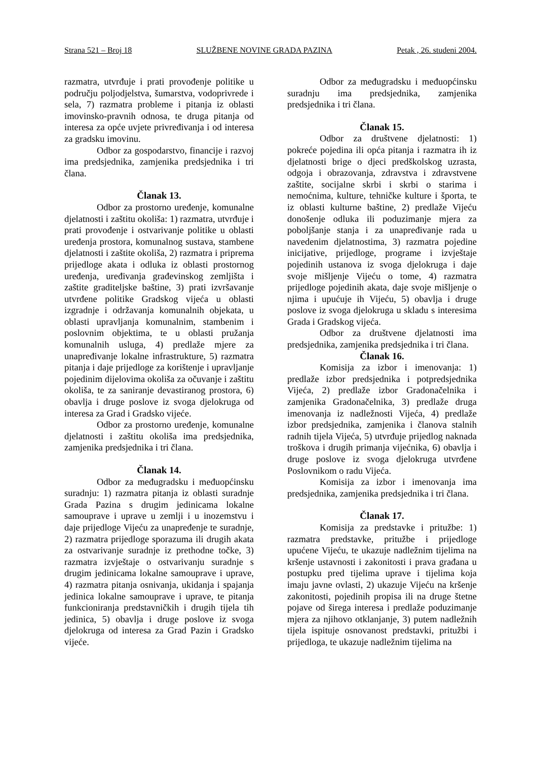Strana 521 – Broj 18 SLUŽBENE NOVINE GRADA PAZINA Petak , 26. studeni 2004.
razmatra, utvrđuje i prati provođenje politike u području poljodjelstva, šumarstva, vodoprivrede i sela, 7) razmatra probleme i pitanja iz oblasti imovinsko-pravnih odnosa, te druga pitanja od interesa za opće uvjete privređivanja i od interesa za gradsku imovinu.
Odbor za gospodarstvo, financije i razvoj ima predsjednika, zamjenika predsjednika i tri člana.
Članak 13.
Odbor za prostorno uređenje, komunalne djelatnosti i zaštitu okoliša: 1) razmatra, utvrđuje i prati provođenje i ostvarivanje politike u oblasti uređenja prostora, komunalnog sustava, stambene djelatnosti i zaštite okoliša, 2) razmatra i priprema prijedloge akata i odluka iz oblasti prostornog uređenja, uređivanja građevinskog zemljišta i zaštite graditeljske baštine, 3) prati izvršavanje utvrđene politike Gradskog vijeća u oblasti izgradnje i održavanja komunalnih objekata, u oblasti upravljanja komunalnim, stambenim i poslovnim objektima, te u oblasti pružanja komunalnih usluga, 4) predlaže mjere za unapređivanje lokalne infrastrukture, 5) razmatra pitanja i daje prijedloge za korištenje i upravljanje pojedinim dijelovima okoliša za očuvanje i zaštitu okoliša, te za saniranje devastiranog prostora, 6) obavlja i druge poslove iz svoga djelokruga od interesa za Grad i Gradsko vijeće.
Odbor za prostorno uređenje, komunalne djelatnosti i zaštitu okoliša ima predsjednika, zamjenika predsjednika i tri člana.
Članak 14.
Odbor za međugradsku i međuopćinsku suradnju: 1) razmatra pitanja iz oblasti suradnje Grada Pazina s drugim jedinicama lokalne samouprave i uprave u zemlji i u inozemstvu i daje prijedloge Vijeću za unapređenje te suradnje, 2) razmatra prijedloge sporazuma ili drugih akata za ostvarivanje suradnje iz prethodne točke, 3) razmatra izvještaje o ostvarivanju suradnje s drugim jedinicama lokalne samouprave i uprave, 4) razmatra pitanja osnivanja, ukidanja i spajanja jedinica lokalne samouprave i uprave, te pitanja funkcioniranja predstavničkih i drugih tijela tih jedinica, 5) obavlja i druge poslove iz svoga djelokruga od interesa za Grad Pazin i Gradsko vijeće.
Odbor za međugradsku i međuopćinsku suradnju ima predsjednika, zamjenika predsjednika i tri člana.
Članak 15.
Odbor za društvene djelatnosti: 1) pokreće pojedina ili opća pitanja i razmatra ih iz djelatnosti brige o djeci predškolskog uzrasta, odgoja i obrazovanja, zdravstva i zdravstvene zaštite, socijalne skrbi i skrbi o starima i nemoćnima, kulture, tehničke kulture i športa, te iz oblasti kulturne baštine, 2) predlaže Vijeću donošenje odluka ili poduzimanje mjera za poboljšanje stanja i za unapređivanje rada u navedenim djelatnostima, 3) razmatra pojedine inicijative, prijedloge, programe i izvještaje pojedinih ustanova iz svoga djelokruga i daje svoje mišljenje Vijeću o tome, 4) razmatra prijedloge pojedinih akata, daje svoje mišljenje o njima i upućuje ih Vijeću, 5) obavlja i druge poslove iz svoga djelokruga u skladu s interesima Grada i Gradskog vijeća.
Odbor za društvene djelatnosti ima predsjednika, zamjenika predsjednika i tri člana.
Članak 16.
Komisija za izbor i imenovanja: 1) predlaže izbor predsjednika i potpredsjednika Vijeća, 2) predlaže izbor Gradonačelnika i zamjenika Gradonačelnika, 3) predlaže druga imenovanja iz nadležnosti Vijeća, 4) predlaže izbor predsjednika, zamjenika i članova stalnih radnih tijela Vijeća, 5) utvrđuje prijedlog naknada troškova i drugih primanja vijećnika, 6) obavlja i druge poslove iz svoga djelokruga utvrđene Poslovnikom o radu Vijeća.
Komisija za izbor i imenovanja ima predsjednika, zamjenika predsjednika i tri člana.
Članak 17.
Komisija za predstavke i pritužbe: 1) razmatra predstavke, pritužbe i prijedloge upućene Vijeću, te ukazuje nadležnim tijelima na kršenje ustavnosti i zakonitosti i prava građana u postupku pred tijelima uprave i tijelima koja imaju javne ovlasti, 2) ukazuje Vijeću na kršenje zakonitosti, pojedinih propisa ili na druge štetne pojave od širega interesa i predlaže poduzimanje mjera za njihovo otklanjanje, 3) putem nadležnih tijela ispituje osnovanost predstavki, pritužbi i prijedloga, te ukazuje nadležnim tijelima na